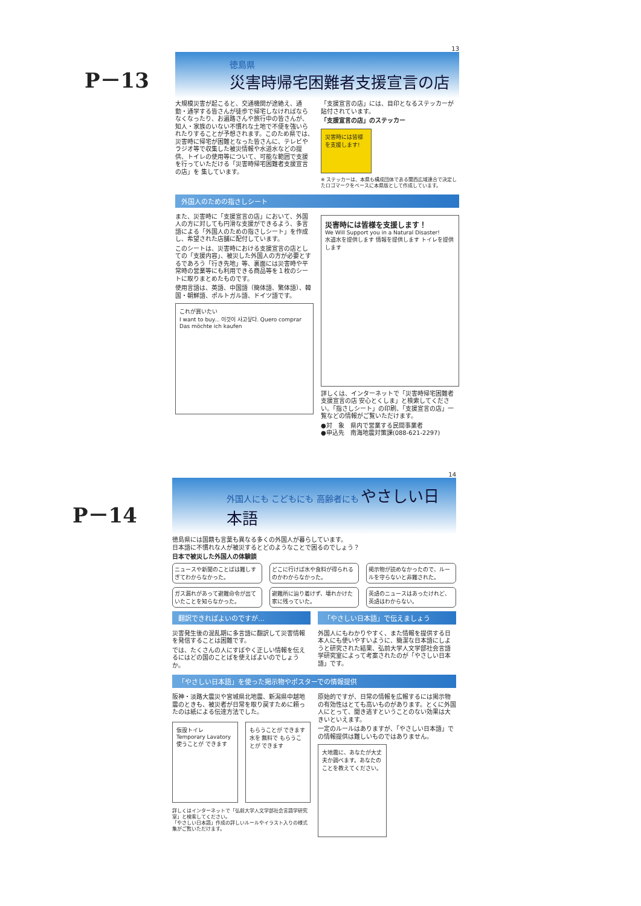P－13
13
徳島県
災害時帰宅困難者支援宣言の店
大規模災害が起こると、交通機関が途絶え、通勤・通学する皆さんが徒歩で帰宅しなければならなくなったり、お遍路さんや旅行中の皆さんが、知人・家族のいない不慣れな土地で不便を強いられたりすることが予想されます。このため県では、災害時に帰宅が困難となった皆さんに、テレビやラジオ等で収集した被災情報や水道水などの提供、トイレの使用等について、可能な範囲で支援を行っていただける「災害時帰宅困難者支援宣言の店」を 集しています。
「支援宣言の店」には、目印となるステッカーが貼付されています。
「支援宣言の店」のステッカー
災害時には皆様を支援します!
※ ステッカーは、本県も構成団体である関西広域連合で決定したロゴマークをベースに本県版として作成しています。
外国人のための指さしシート
また、災害時に「支援宣言の店」において、外国人の方に対しても円滑な支援ができるよう、多言語による「外国人のための指さしシート」を作成し、希望された店舗に配付しています。
このシートは、災害時における支援宣言の店としての「支援内容」、被災した外国人の方が必要とするであろう「行き先地」等、裏面には災害時や平常時の営業等にも利用できる商品等を１枚のシートに取りまとめたものです。
使用言語は、英語、中国語（簡体語、繁体語）、韓国・朝鮮語、ポルトガル語、ドイツ語です。
これが買いたい
I want to buy... 이것이 사고싶다. Quero comprar Das möchte ich kaufen
災害時には皆様を支援します！
We Will Support you in a Natural Disaster!
水道水を提供します 情報を提供します トイレを提供します
詳しくは、インターネットで「災害時帰宅困難者支援宣言の店 安心とくしま」と検索してください。「指さしシート」の印刷、「支援宣言の店」一覧などの情報がご覧いただけます。
●対　象　県内で営業する民間事業者
●申込先　南海地震対策課(088-621-2297)
P－14
14
外国人にも こどもにも 高齢者にも やさしい日本語
徳島県には国籍も言葉も異なる多くの外国人が暮らしています。
日本語に不慣れな人が被災するとどのようなことで困るのでしょう？
日本で被災した外国人の体験談
ニュースや新聞のことばは難しすぎてわからなかった。
どこに行けば水や食料が得られるのかわからなかった。
掲示物が読めなかったので、ルールを守らないと非難された。
ガス漏れがあって避難命令が出ていたことを知らなかった。
避難所に辿り着けず、壊れかけた家に残っていた。
英語のニュースはあったけれど、英語はわからない。
翻訳できればよいのですが… 「やさしい日本語」で伝えましょう
災害発生後の混乱期に多言語に翻訳して災害情報を発信することは困難です。
では、たくさんの人にすばやく正しい情報を伝えるにはどの国のことばを使えばよいのでしょうか。
外国人にもわかりやすく、また情報を提供する日本人にも使いやすいように、簡潔な日本語にしようと研究された結果、弘前大学人文学部社会言語学研究室によって考案されたのが「やさしい日本語」です。
「やさしい日本語」を使った掲示物やポスターでの情報提供
阪神・淡路大震災や宮城県北地震、新潟県中越地震のときも、被災者が日常を取り戻すために頼ったのは紙による伝達方法でした。
仮設トイレ Temporary Lavatory
使うことが できます
もらうことが できます
水を 無料で もらうことが できます
詳しくはインターネットで「弘前大学人文学部社会言語学研究室」と検索してください。
「やさしい日本語」作成の詳しいルールやイラスト入りの様式集がご覧いただけます。
原始的ですが、日常の情報を広報するには掲示物の有効性はとても高いものがあります。とくに外国人にとって、聞き逃すということのない効果は大きいといえます。
一定のルールはありますが、「やさしい日本語」での情報提供は難しいものではありません。
大地震に、あなたが大丈夫か調べます。あなたのことを教えてください。